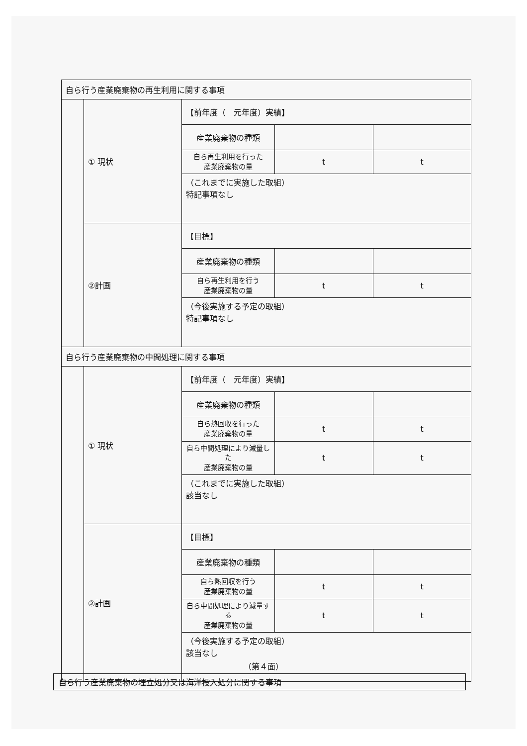| 自ら行う産業廃棄物の再生利用に関する事項 | | | | |
| | ① 現状 | 【前年度（ 元年度）実績】 | | |
| | | 産業廃棄物の種類 | | |
| | | 自ら再生利用を行った 産業廃棄物の量 | t | t |
| | | （これまでに実施した取組） 特記事項なし | | |
| | ②計画 | 【目標】 | | |
| | | 産業廃棄物の種類 | | |
| | | 自ら再生利用を行う 産業廃棄物の量 | t | t |
| | | （今後実施する予定の取組） 特記事項なし | | |
| 自ら行う産業廃棄物の中間処理に関する事項 | | | | |
| | ① 現状 | 【前年度（ 元年度）実績】 | | |
| | | 産業廃棄物の種類 | | |
| | | 自ら熱回収を行った 産業廃棄物の量 | t | t |
| | | 自ら中間処理により減量した 産業廃棄物の量 | t | t |
| | | （これまでに実施した取組） 該当なし | | |
| | ②計画 | 【目標】 | | |
| | | 産業廃棄物の種類 | | |
| | | 自ら熱回収を行う 産業廃棄物の量 | t | t |
| | | 自ら中間処理により減量する 産業廃棄物の量 | t | t |
| | | （今後実施する予定の取組） 該当なし | | |
（第４面）
自ら行う産業廃棄物の埋立処分又は海洋投入処分に関する事項